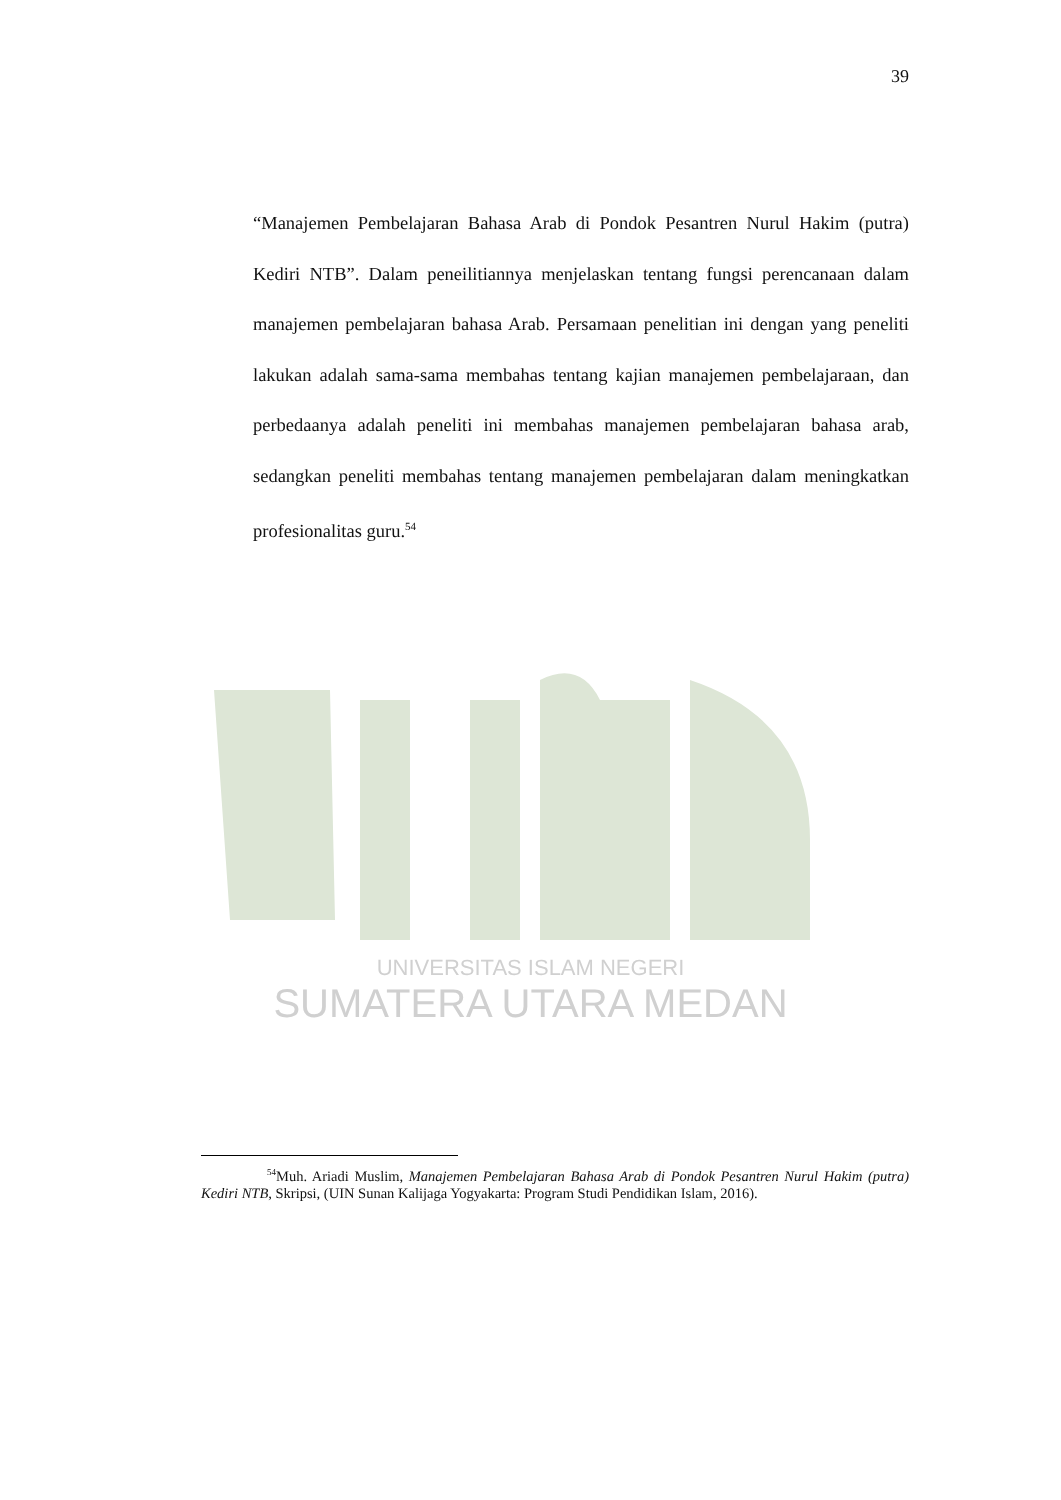UNIVERSITAS ISLAM NEGERI
SUMATERA UTARA MEDAN
39
“Manajemen Pembelajaran Bahasa Arab di Pondok Pesantren Nurul Hakim (putra) Kediri NTB”. Dalam peneilitiannya menjelaskan tentang fungsi perencanaan dalam manajemen pembelajaran bahasa Arab. Persamaan penelitian ini dengan yang peneliti lakukan adalah sama-sama membahas tentang kajian manajemen pembelajaraan, dan perbedaanya adalah peneliti ini membahas manajemen pembelajaran bahasa arab, sedangkan peneliti membahas tentang manajemen pembelajaran dalam meningkatkan profesionalitas guru.<sup>54</sup>
<sup>54</sup> Muh. Ariadi Muslim, Manajemen Pembelajaran Bahasa Arab di Pondok Pesantren Nurul Hakim (putra) Kediri NTB, Skripsi, (UIN Sunan Kalijaga Yogyakarta: Program Studi Pendidikan Islam, 2016).